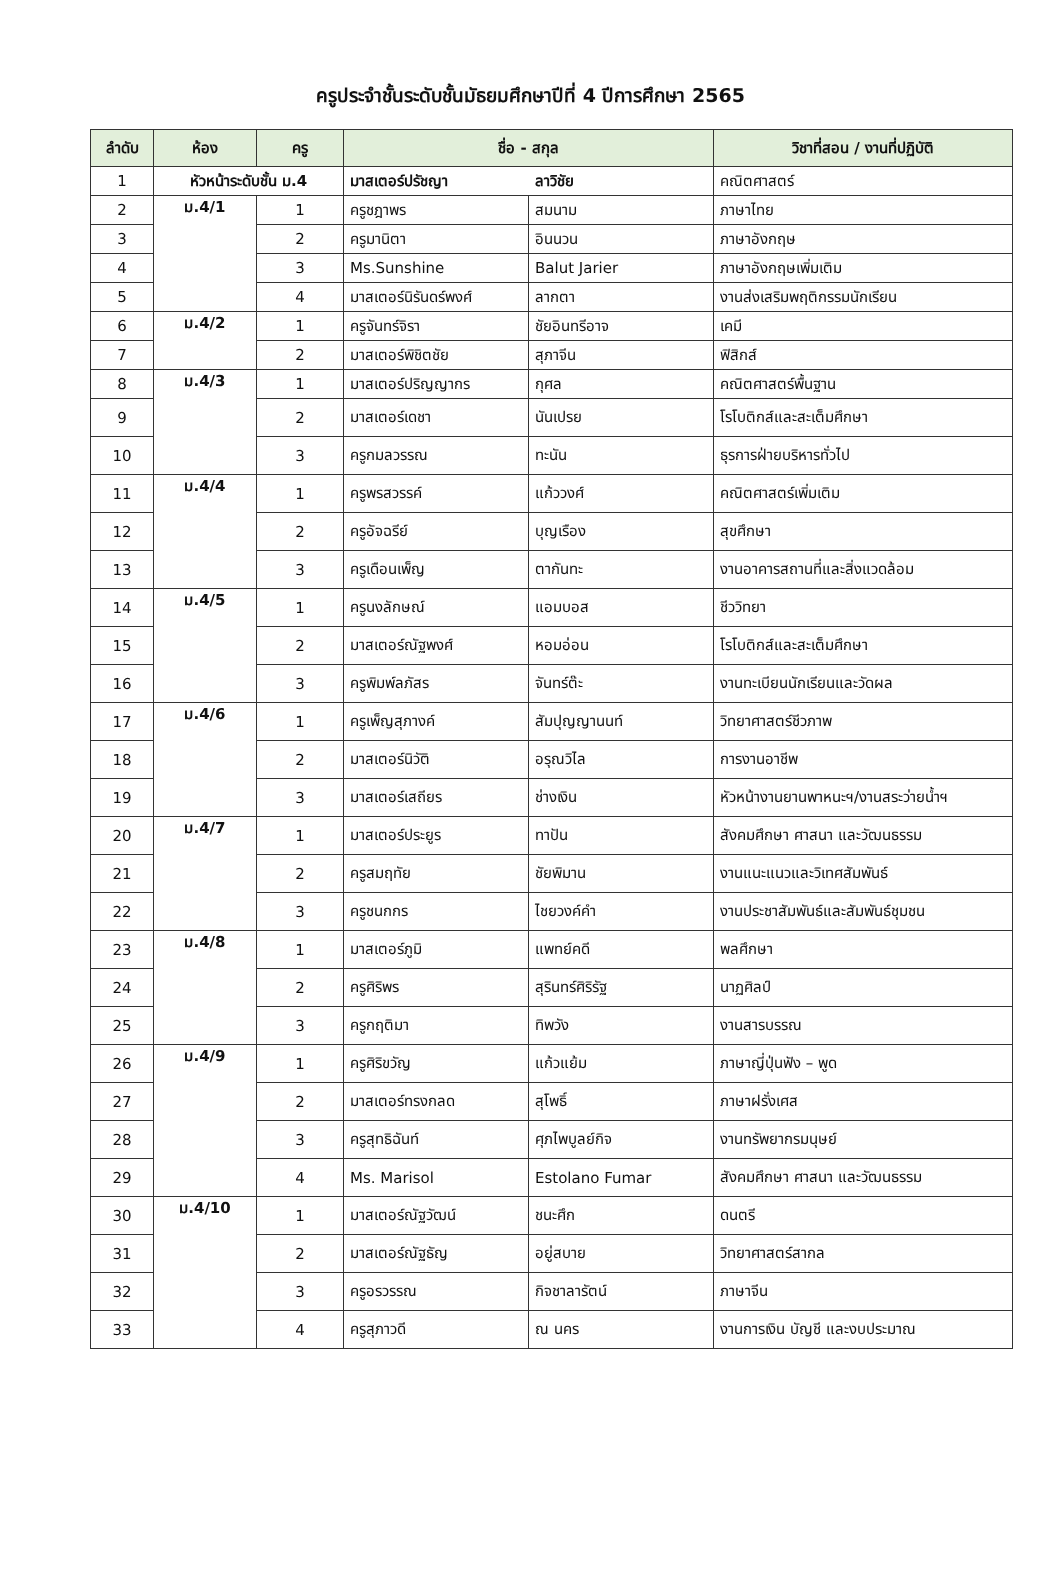ครูประจำชั้นระดับชั้นมัธยมศึกษาปีที่ 4 ปีการศึกษา 2565
| ลำดับ | ห้อง | ครู | ชื่อ - สกุล | | วิชาที่สอน / งานที่ปฏิบัติ |
| --- | --- | --- | --- | --- | --- |
| 1 | หัวหน้าระดับชั้น ม.4 | | มาสเตอร์ปรัชญา | ลาวิชัย | คณิตศาสตร์ |
| 2 | ม.4/1 | 1 | ครูชฎาพร | สมนาม | ภาษาไทย |
| 3 | | 2 | ครูมานิตา | อินนวน | ภาษาอังกฤษ |
| 4 | | 3 | Ms.Sunshine | Balut Jarier | ภาษาอังกฤษเพิ่มเติม |
| 5 | | 4 | มาสเตอร์นิรันดร์พงศ์ | ลากตา | งานส่งเสริมพฤติกรรมนักเรียน |
| 6 | ม.4/2 | 1 | ครูจันทร์จิรา | ชัยอินทรีอาจ | เคมี |
| 7 | | 2 | มาสเตอร์พิชิตชัย | สุภาจีน | ฟิสิกส์ |
| 8 | ม.4/3 | 1 | มาสเตอร์ปริญญากร | กุศล | คณิตศาสตร์พื้นฐาน |
| 9 | | 2 | มาสเตอร์เดชา | นันเปรย | โรโบติกส์และสะเต็มศึกษา |
| 10 | | 3 | ครูกมลวรรณ | ทะนัน | ธุรการฝ่ายบริหารทั่วไป |
| 11 | ม.4/4 | 1 | ครูพรสวรรค์ | แก้ววงศ์ | คณิตศาสตร์เพิ่มเติม |
| 12 | | 2 | ครูอัจฉรีย์ | บุญเรือง | สุขศึกษา |
| 13 | | 3 | ครูเดือนเพ็ญ | ตากันทะ | งานอาคารสถานที่และสิ่งแวดล้อม |
| 14 | ม.4/5 | 1 | ครูนงลักษณ์ | แอมบอส | ชีววิทยา |
| 15 | | 2 | มาสเตอร์ณัฐพงศ์ | หอมอ่อน | โรโบติกส์และสะเต็มศึกษา |
| 16 | | 3 | ครูพิมพ์ลภัสร | จันทร์ต๊ะ | งานทะเบียนนักเรียนและวัดผล |
| 17 | ม.4/6 | 1 | ครูเพ็ญสุภางค์ | สัมปุญญานนท์ | วิทยาศาสตร์ชีวภาพ |
| 18 | | 2 | มาสเตอร์นิวัติ | อรุณวิไล | การงานอาชีพ |
| 19 | | 3 | มาสเตอร์เสถียร | ช่างเงิน | หัวหน้างานยานพาหนะฯ/งานสระว่ายน้ำฯ |
| 20 | ม.4/7 | 1 | มาสเตอร์ประยูร | ทาปัน | สังคมศึกษา ศาสนา และวัฒนธรรม |
| 21 | | 2 | ครูสมฤทัย | ชัยพิมาน | งานแนะแนวและวิเทศสัมพันธ์ |
| 22 | | 3 | ครูชนกกร | ไชยวงค์คำ | งานประชาสัมพันธ์และสัมพันธ์ชุมชน |
| 23 | ม.4/8 | 1 | มาสเตอร์ภูมิ | แพทย์คดี | พลศึกษา |
| 24 | | 2 | ครูศิริพร | สุรินทร์ศิริรัฐ | นาฏศิลป์ |
| 25 | | 3 | ครูกฤติมา | ทิพวัง | งานสารบรรณ |
| 26 | ม.4/9 | 1 | ครูศิริขวัญ | แก้วแย้ม | ภาษาญี่ปุ่นฟัง – พูด |
| 27 | | 2 | มาสเตอร์ทรงกลด | สุโพธิ์ | ภาษาฝรั่งเศส |
| 28 | | 3 | ครูสุทธิฉันท์ | ศุภไพบูลย์กิจ | งานทรัพยากรมนุษย์ |
| 29 | | 4 | Ms. Marisol | Estolano Fumar | สังคมศึกษา ศาสนา และวัฒนธรรม |
| 30 | ม.4/10 | 1 | มาสเตอร์ณัฐวัฒน์ | ชนะศึก | ดนตรี |
| 31 | | 2 | มาสเตอร์ณัฐธัญ | อยู่สบาย | วิทยาศาสตร์สากล |
| 32 | | 3 | ครูอรวรรณ | กิจชาลารัตน์ | ภาษาจีน |
| 33 | | 4 | ครูสุภาวดี | ณ นคร | งานการเงิน บัญชี และงบประมาณ |